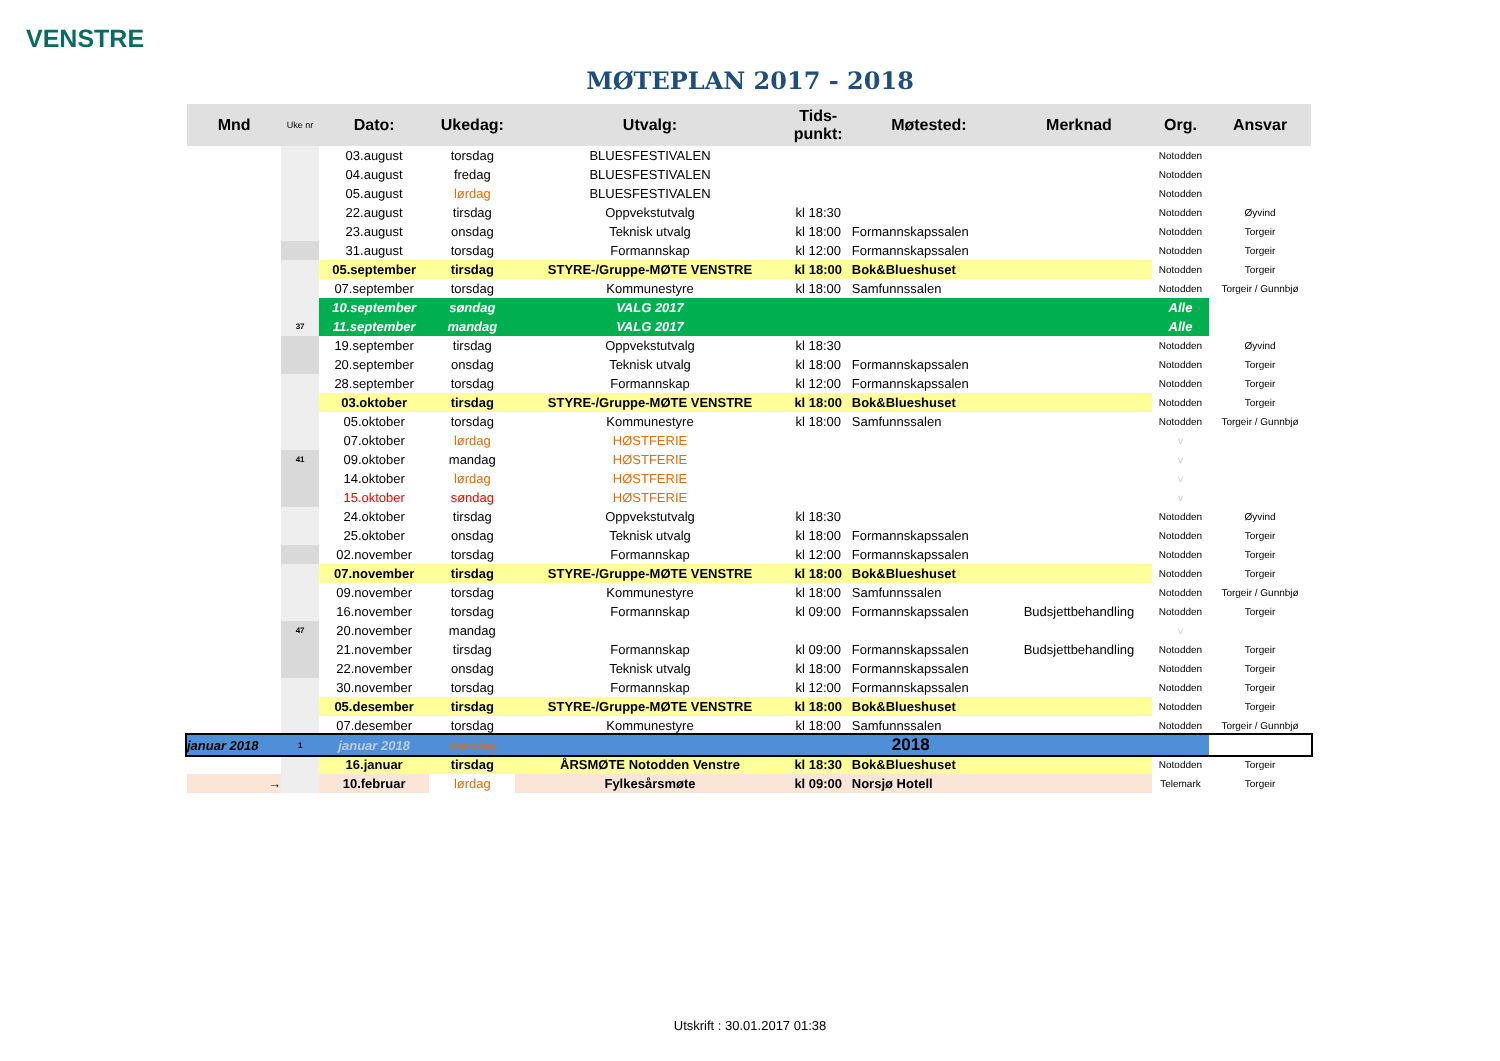VENSTRE
MØTEPLAN 2017 - 2018
| Mnd | Uke nr | Dato: | Ukedag: | Utvalg: | Tids- punkt: | Møtested: | Merknad | Org. | Ansvar |
| --- | --- | --- | --- | --- | --- | --- | --- | --- | --- |
| | | 03.august | torsdag | BLUESFESTIVALEN | | | | Notodden | |
| | | 04.august | fredag | BLUESFESTIVALEN | | | | Notodden | |
| | | 05.august | lørdag | BLUESFESTIVALEN | | | | Notodden | |
| | | 22.august | tirsdag | Oppvekstutvalg | kl 18:30 | | | Notodden | Øyvind |
| | | 23.august | onsdag | Teknisk utvalg | kl 18:00 | Formannskapssalen | | Notodden | Torgeir |
| | | 31.august | torsdag | Formannskap | kl 12:00 | Formannskapssalen | | Notodden | Torgeir |
| | | 05.september | tirsdag | STYRE-/Gruppe-MØTE VENSTRE | kl 18:00 | Bok&Blueshuset | | Notodden | Torgeir |
| | | 07.september | torsdag | Kommunestyre | kl 18:00 | Samfunnssalen | | Notodden | Torgeir / Gunnbjø |
| | | 10.september | søndag | VALG 2017 | | | | Alle | |
| | 37 | 11.september | mandag | VALG 2017 | | | | Alle | |
| | | 19.september | tirsdag | Oppvekstutvalg | kl 18:30 | | | Notodden | Øyvind |
| | | 20.september | onsdag | Teknisk utvalg | kl 18:00 | Formannskapssalen | | Notodden | Torgeir |
| | | 28.september | torsdag | Formannskap | kl 12:00 | Formannskapssalen | | Notodden | Torgeir |
| | | 03.oktober | tirsdag | STYRE-/Gruppe-MØTE VENSTRE | kl 18:00 | Bok&Blueshuset | | Notodden | Torgeir |
| | | 05.oktober | torsdag | Kommunestyre | kl 18:00 | Samfunnssalen | | Notodden | Torgeir / Gunnbjø |
| | | 07.oktober | lørdag | HØSTFERIE | | | | v | |
| | 41 | 09.oktober | mandag | HØSTFERIE | | | | v | |
| | | 14.oktober | lørdag | HØSTFERIE | | | | v | |
| | | 15.oktober | søndag | HØSTFERIE | | | | v | |
| | | 24.oktober | tirsdag | Oppvekstutvalg | kl 18:30 | | | Notodden | Øyvind |
| | | 25.oktober | onsdag | Teknisk utvalg | kl 18:00 | Formannskapssalen | | Notodden | Torgeir |
| | | 02.november | torsdag | Formannskap | kl 12:00 | Formannskapssalen | | Notodden | Torgeir |
| | | 07.november | tirsdag | STYRE-/Gruppe-MØTE VENSTRE | kl 18:00 | Bok&Blueshuset | | Notodden | Torgeir |
| | | 09.november | torsdag | Kommunestyre | kl 18:00 | Samfunnssalen | | Notodden | Torgeir / Gunnbjø |
| | | 16.november | torsdag | Formannskap | kl 09:00 | Formannskapssalen | Budsjettbehandling | Notodden | Torgeir |
| | 47 | 20.november | mandag | | | | | v | |
| | | 21.november | tirsdag | Formannskap | kl 09:00 | Formannskapssalen | Budsjettbehandling | Notodden | Torgeir |
| | | 22.november | onsdag | Teknisk utvalg | kl 18:00 | Formannskapssalen | | Notodden | Torgeir |
| | | 30.november | torsdag | Formannskap | kl 12:00 | Formannskapssalen | | Notodden | Torgeir |
| | | 05.desember | tirsdag | STYRE-/Gruppe-MØTE VENSTRE | kl 18:00 | Bok&Blueshuset | | Notodden | Torgeir |
| | | 07.desember | torsdag | Kommunestyre | kl 18:00 | Samfunnssalen | | Notodden | Torgeir / Gunnbjø |
| januar 2018 | 1 | januar 2018 | mandag | | | 2018 | | | |
| | | 16.januar | tirsdag | ÅRSMØTE Notodden Venstre | kl 18:30 | Bok&Blueshuset | | Notodden | Torgeir |
| → | | 10.februar | lørdag | Fylkesårsmøte | kl 09:00 | Norsjø Hotell | | Telemark | Torgeir |
Utskrift : 30.01.2017 01:38